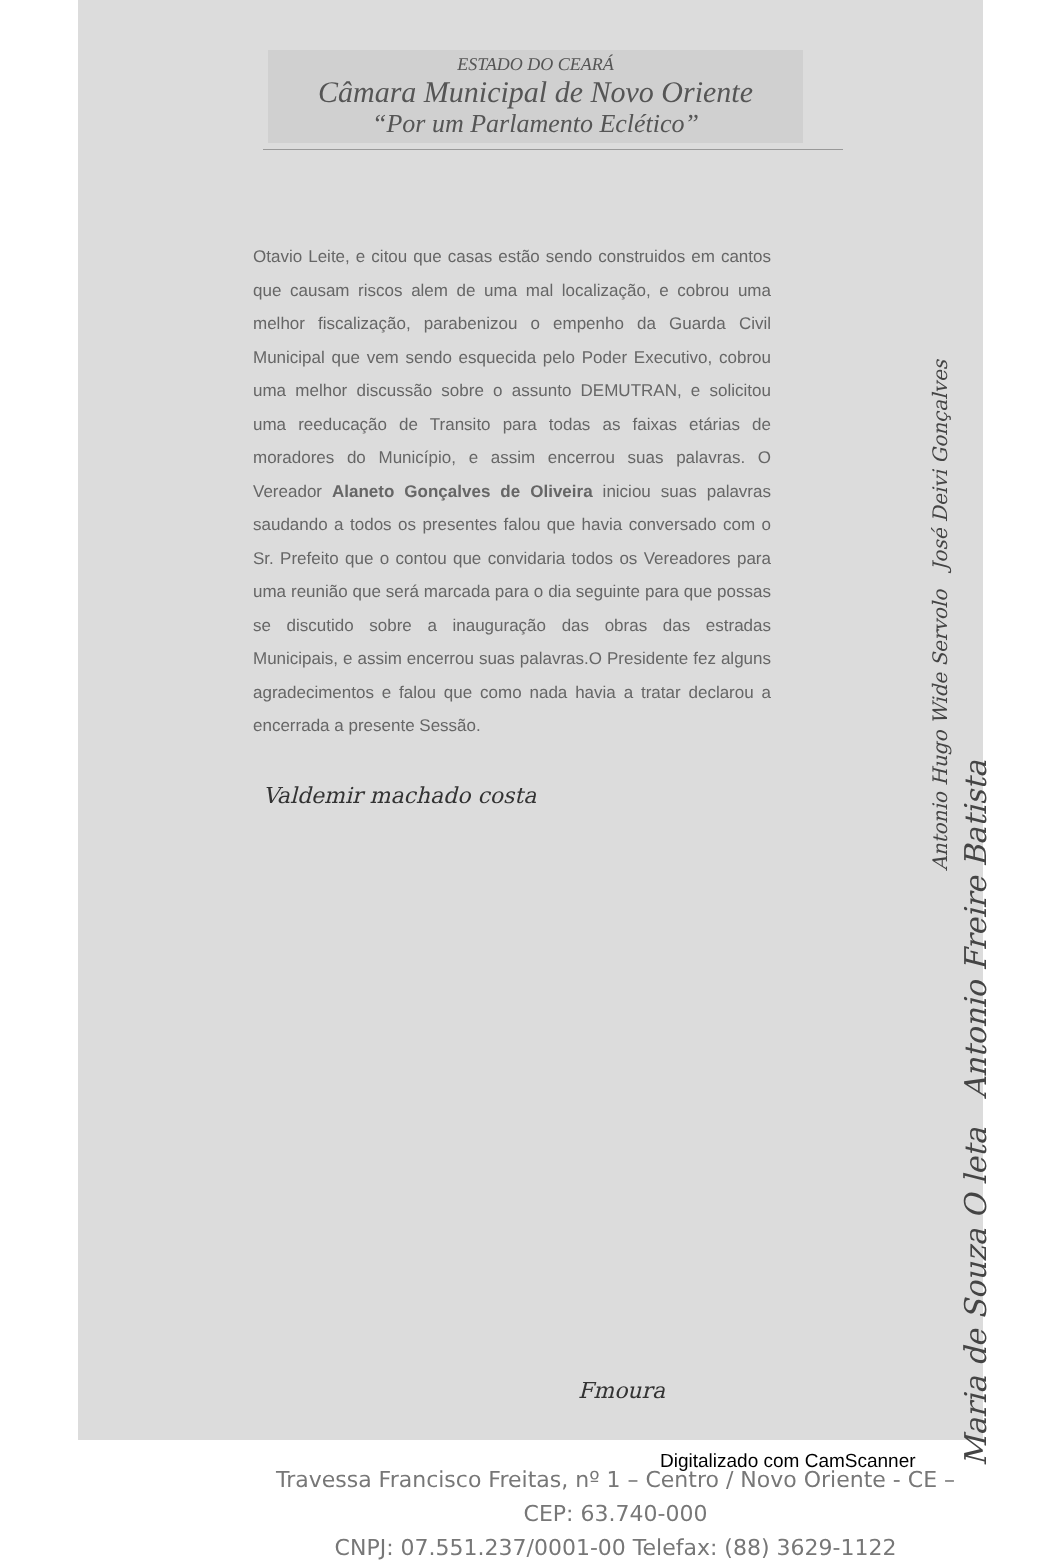ESTADO DO CEARÁ
Câmara Municipal de Novo Oriente
“Por um Parlamento Eclético”
Otavio Leite, e citou que casas estão sendo construidos em cantos que causam riscos alem de uma mal localização, e cobrou uma melhor fiscalização, parabenizou o empenho da Guarda Civil Municipal que vem sendo esquecida pelo Poder Executivo, cobrou uma melhor discussão sobre o assunto DEMUTRAN, e solicitou uma reeducação de Transito para todas as faixas etárias de moradores do Município, e assim encerrou suas palavras. O Vereador Alaneto Gonçalves de Oliveira iniciou suas palavras saudando a todos os presentes falou que havia conversado com o Sr. Prefeito que o contou que convidaria todos os Vereadores para uma reunião que será marcada para o dia seguinte para que possas se discutido sobre a inauguração das obras das estradas Municipais, e assim encerrou suas palavras.O Presidente fez alguns agradecimentos e falou que como nada havia a tratar declarou a encerrada a presente Sessão.
Valdemir machado costa
Antonio Hugo Wide Servolo José Deivi Gonçalves
Maria de Souza O leta Antonio Freire Batista
Fmoura
Travessa Francisco Freitas, nº 1 – Centro / Novo Oriente - CE – CEP: 63.740-000
CNPJ: 07.551.237/0001-00 Telefax: (88) 3629-1122
Digitalizado com CamScanner